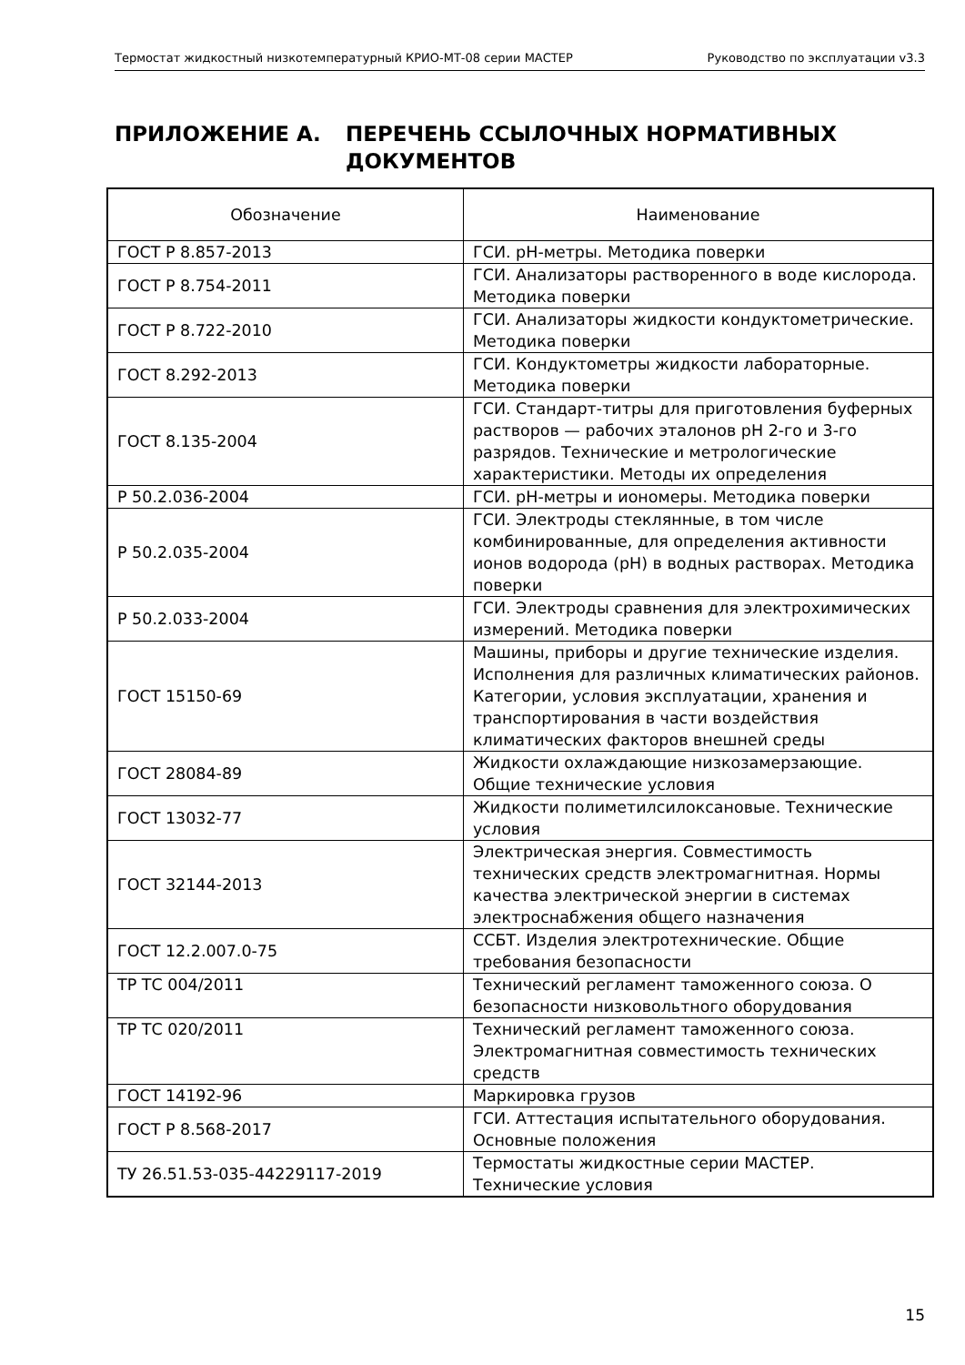Термостат жидкостный низкотемпературный КРИО-МТ-08 серии МАСТЕР Руководство по эксплуатации v3.3
ПРИЛОЖЕНИЕ А. ПЕРЕЧЕНЬ ССЫЛОЧНЫХ НОРМАТИВНЫХ
ДОКУМЕНТОВ
| Обозначение | Наименование |
| --- | --- |
| ГОСТ Р 8.857-2013 | ГСИ. pH-метры. Методика поверки |
| ГОСТ Р 8.754-2011 | ГСИ. Анализаторы растворенного в воде кислорода. Методика поверки |
| ГОСТ Р 8.722-2010 | ГСИ. Анализаторы жидкости кондуктометрические. Методика поверки |
| ГОСТ 8.292-2013 | ГСИ. Кондуктометры жидкости лабораторные. Методика поверки |
| ГОСТ 8.135-2004 | ГСИ. Стандарт-титры для приготовления буферных растворов — рабочих эталонов pH 2-го и 3-го разрядов. Технические и метрологические характеристики. Методы их определения |
| Р 50.2.036-2004 | ГСИ. pH-метры и иономеры. Методика поверки |
| Р 50.2.035-2004 | ГСИ. Электроды стеклянные, в том числе комбинированные, для определения активности ионов водорода (pH) в водных растворах. Методика поверки |
| Р 50.2.033-2004 | ГСИ. Электроды сравнения для электрохимических измерений. Методика поверки |
| ГОСТ 15150-69 | Машины, приборы и другие технические изделия. Исполнения для различных климатических районов. Категории, условия эксплуатации, хранения и транспортирования в части воздействия климатических факторов внешней среды |
| ГОСТ 28084-89 | Жидкости охлаждающие низкозамерзающие. Общие технические условия |
| ГОСТ 13032-77 | Жидкости полиметилсилоксановые. Технические условия |
| ГОСТ 32144-2013 | Электрическая энергия. Совместимость технических средств электромагнитная. Нормы качества электрической энергии в системах электроснабжения общего назначения |
| ГОСТ 12.2.007.0-75 | ССБТ. Изделия электротехнические. Общие требования безопасности |
| ТР ТС 004/2011 | Технический регламент таможенного союза. О безопасности низковольтного оборудования |
| ТР ТС 020/2011 | Технический регламент таможенного союза. Электромагнитная совместимость технических средств |
| ГОСТ 14192-96 | Маркировка грузов |
| ГОСТ Р 8.568-2017 | ГСИ. Аттестация испытательного оборудования. Основные положения |
| ТУ 26.51.53-035-44229117-2019 | Термостаты жидкостные серии МАСТЕР. Технические условия |
15